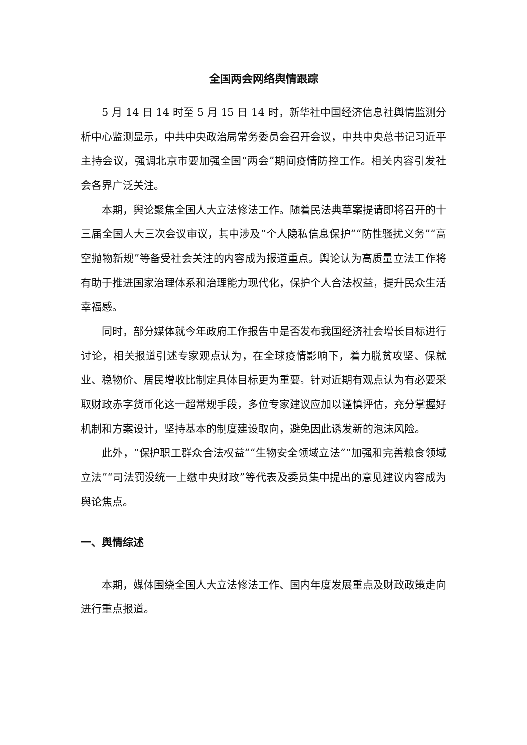全国两会网络舆情跟踪
5 月 14 日 14 时至 5 月 15 日 14 时，新华社中国经济信息社舆情监测分析中心监测显示，中共中央政治局常务委员会召开会议，中共中央总书记习近平主持会议，强调北京市要加强全国“两会”期间疫情防控工作。相关内容引发社会各界广泛关注。
本期，舆论聚焦全国人大立法修法工作。随着民法典草案提请即将召开的十三届全国人大三次会议审议，其中涉及“个人隐私信息保护”“防性骚扰义务”“高空抛物新规”等备受社会关注的内容成为报道重点。舆论认为高质量立法工作将有助于推进国家治理体系和治理能力现代化，保护个人合法权益，提升民众生活幸福感。
同时，部分媒体就今年政府工作报告中是否发布我国经济社会增长目标进行讨论，相关报道引述专家观点认为，在全球疫情影响下，着力脱贫攻坚、保就业、稳物价、居民增收比制定具体目标更为重要。针对近期有观点认为有必要采取财政赤字货币化这一超常规手段，多位专家建议应加以谨慎评估，充分掌握好机制和方案设计，坚持基本的制度建设取向，避免因此诱发新的泡沫风险。
此外，“保护职工群众合法权益”“生物安全领域立法”“加强和完善粮食领域立法”“司法罚没统一上缴中央财政”等代表及委员集中提出的意见建议内容成为舆论焦点。
一、舆情综述
本期，媒体围绕全国人大立法修法工作、国内年度发展重点及财政政策走向进行重点报道。